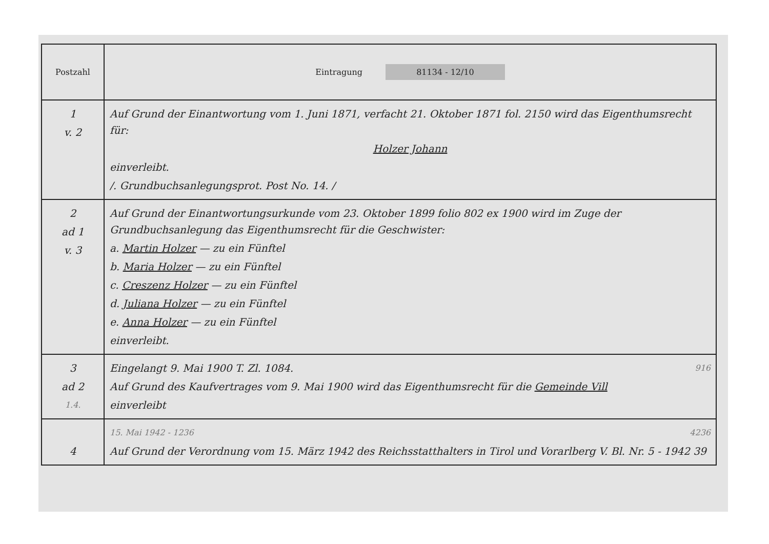| Postzahl | Eintragung 81134 - 12/10 |
| --- | --- |
| 1 v. 2 | Auf Grund der Einantwortung vom 1. Juni 1871, verfacht 21. Oktober 1871 fol. 2150 wird das Eigenthumsrecht für: Holzer Johann einverleibt. /. Grundbuchsanlegungsprot. Post No. 14. / |
| 2 ad 1 v. 3 | Auf Grund der Einantwortungsurkunde vom 23. Oktober 1899 folio 802 ex 1900 wird im Zuge der Grundbuchsanlegung das Eigenthumsrecht für die Geschwister: a. Martin Holzer — zu ein Fünftel b. Maria Holzer — zu ein Fünftel c. Creszenz Holzer — zu ein Fünftel d. Juliana Holzer — zu ein Fünftel e. Anna Holzer — zu ein Fünftel einverleibt. |
| 3 ad 2 1.4. | Eingelangt 9. Mai 1900 T. Zl. 1084. 916 Auf Grund des Kaufvertrages vom 9. Mai 1900 wird das Eigenthumsrecht für die Gemeinde Vill einverleibt |
| 4 | 15. Mai 1942 - 1236 4236 Auf Grund der Verordnung vom 15. März 1942 des Reichsstatthalters in Tirol und Vorarlberg V. Bl. Nr. 5 - 1942 39 |